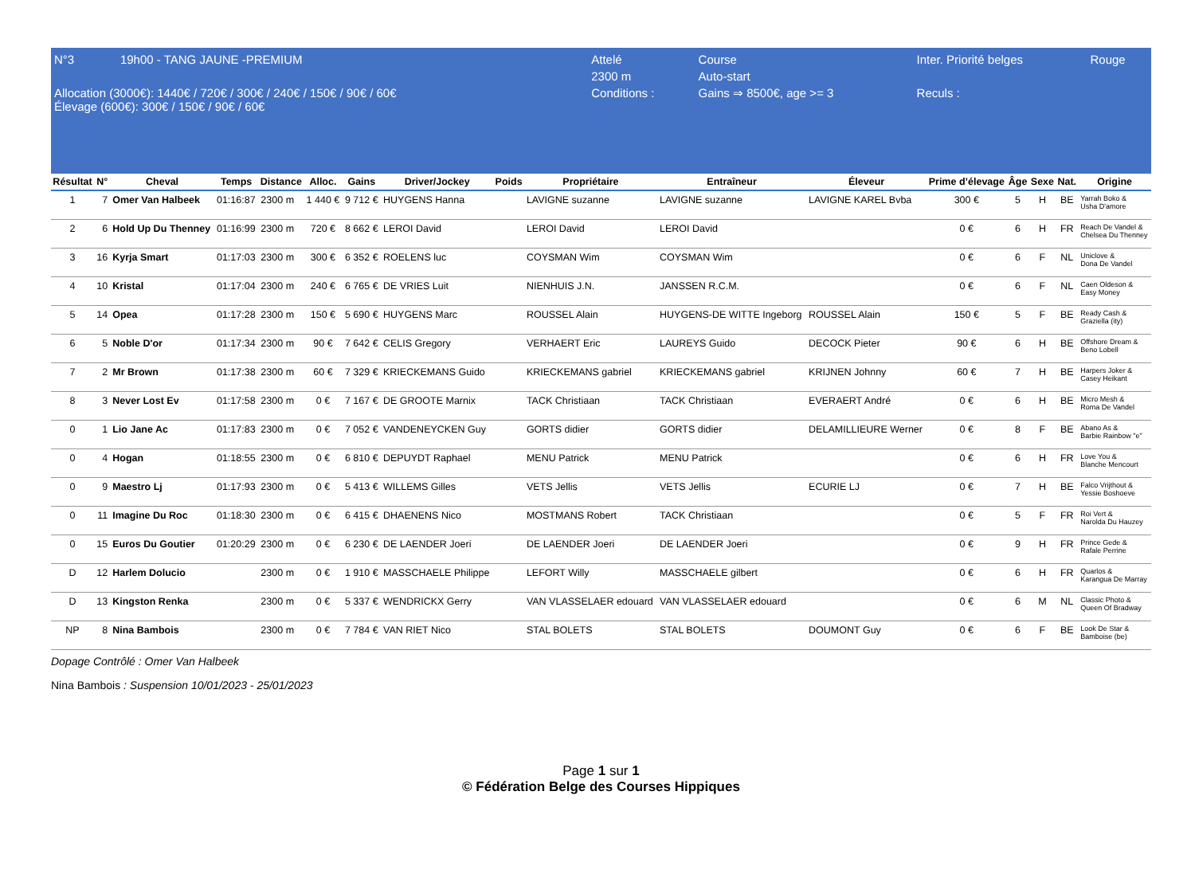| N°3 | 19h00 - TANG JAUNE -PREMIUM | Attelé | Course | Inter. Priorité belges | Rouge |
| | | 2300 m | Auto-start | | |
| Allocation (3000€): 1440€ / 720€ / 300€ / 240€ / 150€ / 90€ / 60€ Élevage (600€): 300€ / 150€ / 90€ / 60€ | | Conditions : | Gains ⇒ 8500€, age >= 3 | Reculs : | |
| Résultat | N° | Cheval | Temps | Distance | Alloc. | Gains | Driver/Jockey | Poids | Propriétaire | Entraîneur | Éleveur | Prime d’élevage | Âge | Sexe | Nat. | Origine |
| --- | --- | --- | --- | --- | --- | --- | --- | --- | --- | --- | --- | --- | --- | --- | --- | --- |
| 1 | 7 | Omer Van Halbeek | 01:16:87 | 2300 m | 1 440 € | 9 712 € | HUYGENS Hanna | | LAVIGNE suzanne | LAVIGNE suzanne | LAVIGNE KAREL Bvba | 300 € | 5 | H | BE | Yarrah Boko & Usha D'amore |
| 2 | 6 | Hold Up Du Thenney | 01:16:99 | 2300 m | 720 € | 8 662 € | LEROI David | | LEROI David | LEROI David | | 0 € | 6 | H | FR | Reach De Vandel & Chelsea Du Thenney |
| 3 | 16 | Kyrja Smart | 01:17:03 | 2300 m | 300 € | 6 352 € | ROELENS luc | | COYSMAN Wim | COYSMAN Wim | | 0 € | 6 | F | NL | Uniclove & Dona De Vandel |
| 4 | 10 | Kristal | 01:17:04 | 2300 m | 240 € | 6 765 € | DE VRIES Luit | | NIENHUIS J.N. | JANSSEN R.C.M. | | 0 € | 6 | F | NL | Caen Oldeson & Easy Money |
| 5 | 14 | Opea | 01:17:28 | 2300 m | 150 € | 5 690 € | HUYGENS Marc | | ROUSSEL Alain | HUYGENS-DE WITTE Ingeborg | ROUSSEL Alain | 150 € | 5 | F | BE | Ready Cash & Graziella (ity) |
| 6 | 5 | Noble D'or | 01:17:34 | 2300 m | 90 € | 7 642 € | CELIS Gregory | | VERHAERT Eric | LAUREYS Guido | DECOCK Pieter | 90 € | 6 | H | BE | Offshore Dream & Beno Lobell |
| 7 | 2 | Mr Brown | 01:17:38 | 2300 m | 60 € | 7 329 € | KRIECKEMANS Guido | | KRIECKEMANS gabriel | KRIECKEMANS gabriel | KRIJNEN Johnny | 60 € | 7 | H | BE | Harpers Joker & Casey Heikant |
| 8 | 3 | Never Lost Ev | 01:17:58 | 2300 m | 0 € | 7 167 € | DE GROOTE Marnix | | TACK Christiaan | TACK Christiaan | EVERAERT André | 0 € | 6 | H | BE | Micro Mesh & Roma De Vandel |
| 0 | 1 | Lio Jane Ac | 01:17:83 | 2300 m | 0 € | 7 052 € | VANDENEYCKEN Guy | | GORTS didier | GORTS didier | DELAMILLIEURE Werner | 0 € | 8 | F | BE | Abano As & Barbie Rainbow "e" |
| 0 | 4 | Hogan | 01:18:55 | 2300 m | 0 € | 6 810 € | DEPUYDT Raphael | | MENU Patrick | MENU Patrick | | 0 € | 6 | H | FR | Love You & Blanche Mencourt |
| 0 | 9 | Maestro Lj | 01:17:93 | 2300 m | 0 € | 5 413 € | WILLEMS Gilles | | VETS Jellis | VETS Jellis | ECURIE LJ | 0 € | 7 | H | BE | Falco Vrijthout & Yessie Boshoeve |
| 0 | 11 | Imagine Du Roc | 01:18:30 | 2300 m | 0 € | 6 415 € | DHAENENS Nico | | MOSTMANS Robert | TACK Christiaan | | 0 € | 5 | F | FR | Roi Vert & Narolda Du Hauzey |
| 0 | 15 | Euros Du Goutier | 01:20:29 | 2300 m | 0 € | 6 230 € | DE LAENDER Joeri | | DE LAENDER Joeri | DE LAENDER Joeri | | 0 € | 9 | H | FR | Prince Gede & Rafale Perrine |
| D | 12 | Harlem Dolucio | | 2300 m | 0 € | 1 910 € | MASSCHAELE Philippe | | LEFORT Willy | MASSCHAELE gilbert | | 0 € | 6 | H | FR | Quarlos & Karangua De Marray |
| D | 13 | Kingston Renka | | 2300 m | 0 € | 5 337 € | WENDRICKX Gerry | | VAN VLASSELAER edouard | VAN VLASSELAER edouard | | 0 € | 6 | M | NL | Classic Photo & Queen Of Bradway |
| NP | 8 | Nina Bambois | | 2300 m | 0 € | 7 784 € | VAN RIET Nico | | STAL BOLETS | STAL BOLETS | DOUMONT Guy | 0 € | 6 | F | BE | Look De Star & Bamboise (be) |
Dopage Contrôlé : Omer Van Halbeek
Nina Bambois : Suspension 10/01/2023 - 25/01/2023
Page 1 sur 1
© Fédération Belge des Courses Hippiques